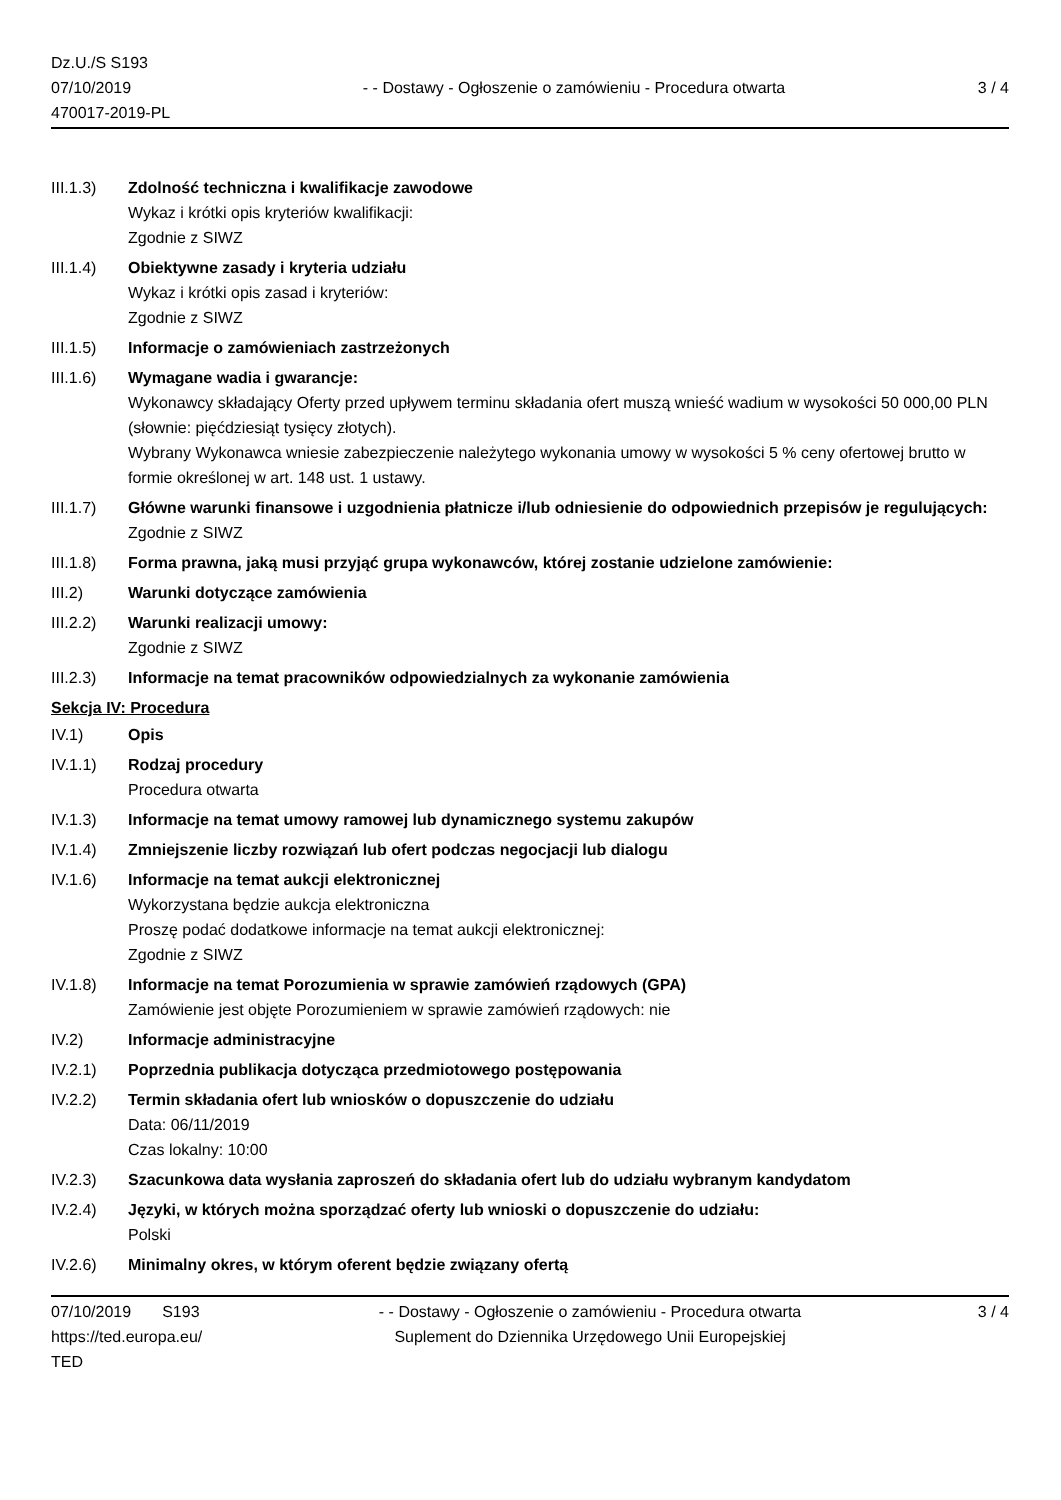Dz.U./S S193
07/10/2019
470017-2019-PL
- - Dostawy - Ogłoszenie o zamówieniu - Procedura otwarta
3 / 4
III.1.3) Zdolność techniczna i kwalifikacje zawodowe
Wykaz i krótki opis kryteriów kwalifikacji:
Zgodnie z SIWZ
III.1.4) Obiektywne zasady i kryteria udziału
Wykaz i krótki opis zasad i kryteriów:
Zgodnie z SIWZ
III.1.5) Informacje o zamówieniach zastrzeżonych
III.1.6) Wymagane wadia i gwarancje:
Wykonawcy składający Oferty przed upływem terminu składania ofert muszą wnieść wadium w wysokości 50 000,00 PLN (słownie: pięćdziesiąt tysięcy złotych).
Wybrany Wykonawca wniesie zabezpieczenie należytego wykonania umowy w wysokości 5 % ceny ofertowej brutto w formie określonej w art. 148 ust. 1 ustawy.
III.1.7) Główne warunki finansowe i uzgodnienia płatnicze i/lub odniesienie do odpowiednich przepisów je regulujących:
Zgodnie z SIWZ
III.1.8) Forma prawna, jaką musi przyjąć grupa wykonawców, której zostanie udzielone zamówienie:
III.2) Warunki dotyczące zamówienia
III.2.2) Warunki realizacji umowy:
Zgodnie z SIWZ
III.2.3) Informacje na temat pracowników odpowiedzialnych za wykonanie zamówienia
Sekcja IV: Procedura
IV.1) Opis
IV.1.1) Rodzaj procedury
Procedura otwarta
IV.1.3) Informacje na temat umowy ramowej lub dynamicznego systemu zakupów
IV.1.4) Zmniejszenie liczby rozwiązań lub ofert podczas negocjacji lub dialogu
IV.1.6) Informacje na temat aukcji elektronicznej
Wykorzystana będzie aukcja elektroniczna
Proszę podać dodatkowe informacje na temat aukcji elektronicznej:
Zgodnie z SIWZ
IV.1.8) Informacje na temat Porozumienia w sprawie zamówień rządowych (GPA)
Zamówienie jest objęte Porozumieniem w sprawie zamówień rządowych: nie
IV.2) Informacje administracyjne
IV.2.1) Poprzednia publikacja dotycząca przedmiotowego postępowania
IV.2.2) Termin składania ofert lub wniosków o dopuszczenie do udziału
Data: 06/11/2019
Czas lokalny: 10:00
IV.2.3) Szacunkowa data wysłania zaproszeń do składania ofert lub do udziału wybranym kandydatom
IV.2.4) Języki, w których można sporządzać oferty lub wnioski o dopuszczenie do udziału:
Polski
IV.2.6) Minimalny okres, w którym oferent będzie związany ofertą
07/10/2019 S193
https://ted.europa.eu/
TED
- - Dostawy - Ogłoszenie o zamówieniu - Procedura otwarta
Suplement do Dziennika Urzędowego Unii Europejskiej
3 / 4